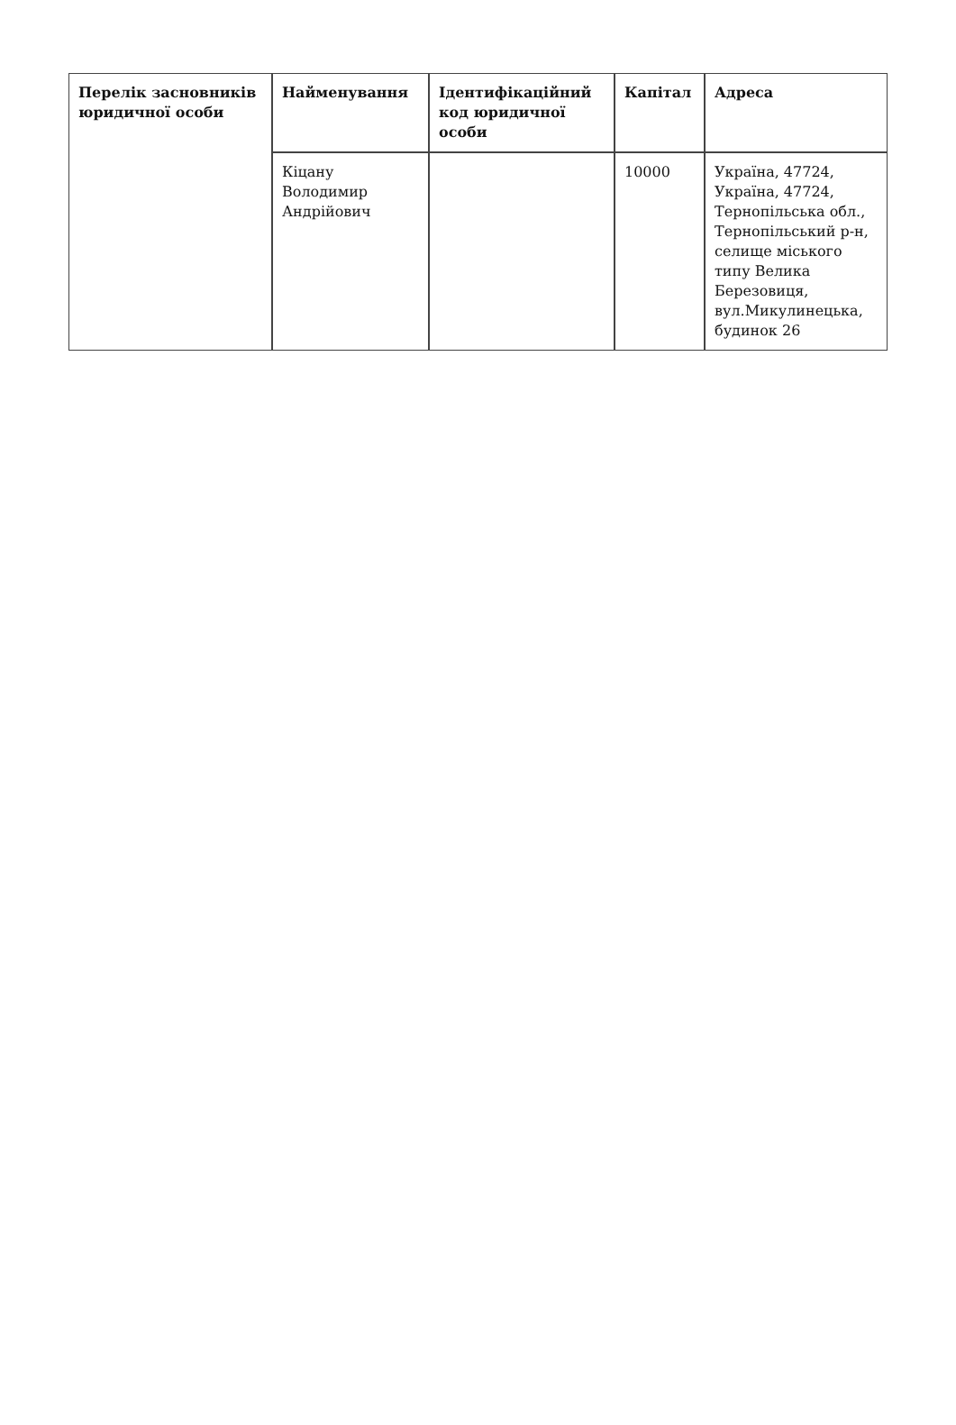| Перелік засновників юридичної особи | Найменування | Ідентифікаційний код юридичної особи | Капітал | Адреса |
| --- | --- | --- | --- | --- |
| | Кіцану Володимир Андрійович | | 10000 | Україна, 47724, Україна, 47724, Тернопільська обл., Тернопільський р-н, селище міського типу Велика Березовиця, вул.Микулинецька, будинок 26 |